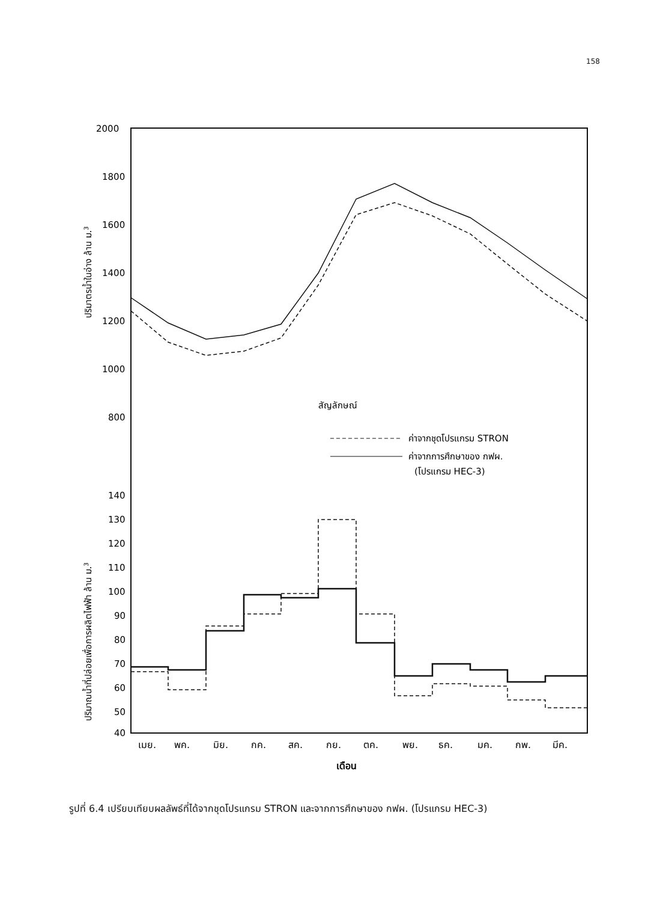158
2000
1800
1600
1400
1200
1000
800
140
130
120
110
100
90
80
70
60
50
40
ปริมาตรน้ำในอ่าง ล้าน ม.3
ปริมาณน้ำที่ปล่อยเพื่อการผลิตไฟฟ้า ล้าน ม.3
สัญลักษณ์
ค่าจากชุดโปรแกรม STRON
ค่าจากการศึกษาของ กฟผ.
(โปรแกรม HEC-3)
เมย.
พค.
มิย.
กค.
สค.
กย.
ตค.
พย.
ธค.
มค.
กพ.
มีค.
เดือน
รูปที่ 6.4 เปรียบเทียบผลลัพธ์ที่ได้จากชุดโปรแกรม STRON และจากการศึกษาของ กฟผ. (โปรแกรม HEC-3)